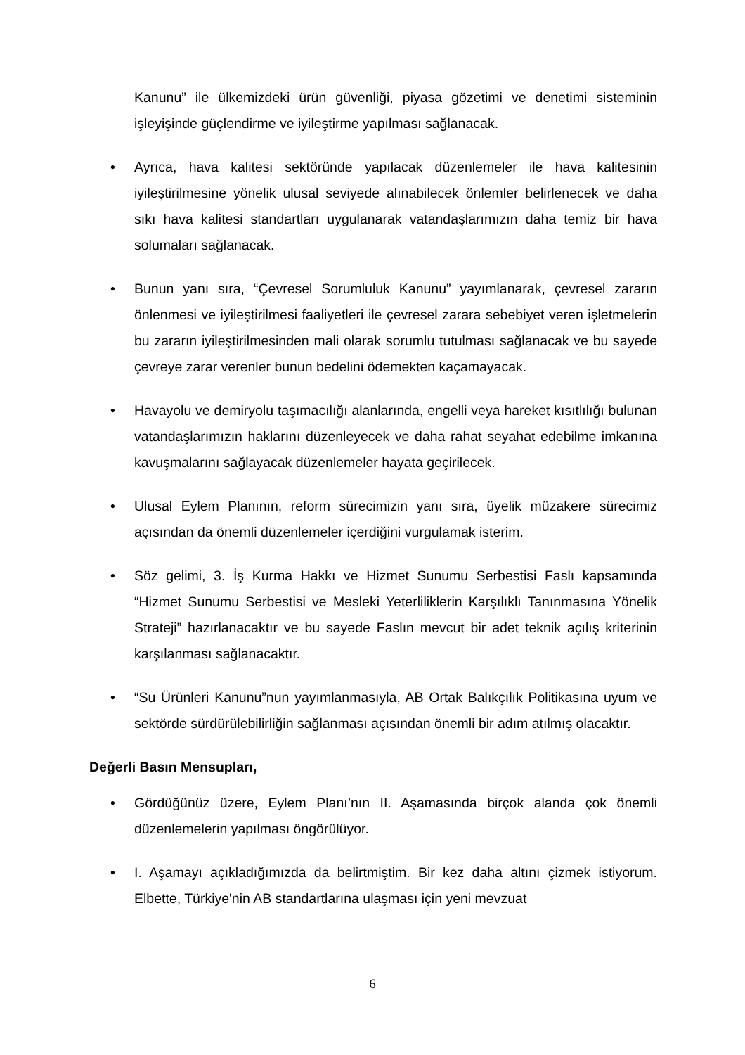Kanunu” ile ülkemizdeki ürün güvenliği, piyasa gözetimi ve denetimi sisteminin işleyişinde güçlendirme ve iyileştirme yapılması sağlanacak.
• Ayrıca, hava kalitesi sektöründe yapılacak düzenlemeler ile hava kalitesinin iyileştirilmesine yönelik ulusal seviyede alınabilecek önlemler belirlenecek ve daha sıkı hava kalitesi standartları uygulanarak vatandaşlarımızın daha temiz bir hava solumaları sağlanacak.
• Bunun yanı sıra, “Çevresel Sorumluluk Kanunu” yayımlanarak, çevresel zararın önlenmesi ve iyileştirilmesi faaliyetleri ile çevresel zarara sebebiyet veren işletmelerin bu zararın iyileştirilmesinden mali olarak sorumlu tutulması sağlanacak ve bu sayede çevreye zarar verenler bunun bedelini ödemekten kaçamayacak.
• Havayolu ve demiryolu taşımacılığı alanlarında, engelli veya hareket kısıtlılığı bulunan vatandaşlarımızın haklarını düzenleyecek ve daha rahat seyahat edebilme imkanına kavuşmalarını sağlayacak düzenlemeler hayata geçirilecek.
• Ulusal Eylem Planının, reform sürecimizin yanı sıra, üyelik müzakere sürecimiz açısından da önemli düzenlemeler içerdiğini vurgulamak isterim.
• Söz gelimi, 3. İş Kurma Hakkı ve Hizmet Sunumu Serbestisi Faslı kapsamında “Hizmet Sunumu Serbestisi ve Mesleki Yeterliliklerin Karşılıklı Tanınmasına Yönelik Strateji” hazırlanacaktır ve bu sayede Faslın mevcut bir adet teknik açılış kriterinin karşılanması sağlanacaktır.
• “Su Ürünleri Kanunu”nun yayımlanmasıyla, AB Ortak Balıkçılık Politikasına uyum ve sektörde sürdürülebilirliğin sağlanması açısından önemli bir adım atılmış olacaktır.
Değerli Basın Mensupları,
• Gördüğünüz üzere, Eylem Planı’nın II. Aşamasında birçok alanda çok önemli düzenlemelerin yapılması öngörülüyor.
• I. Aşamayı açıkladığımızda da belirtmiştim. Bir kez daha altını çizmek istiyorum. Elbette, Türkiye'nin AB standartlarına ulaşması için yeni mevzuat
6